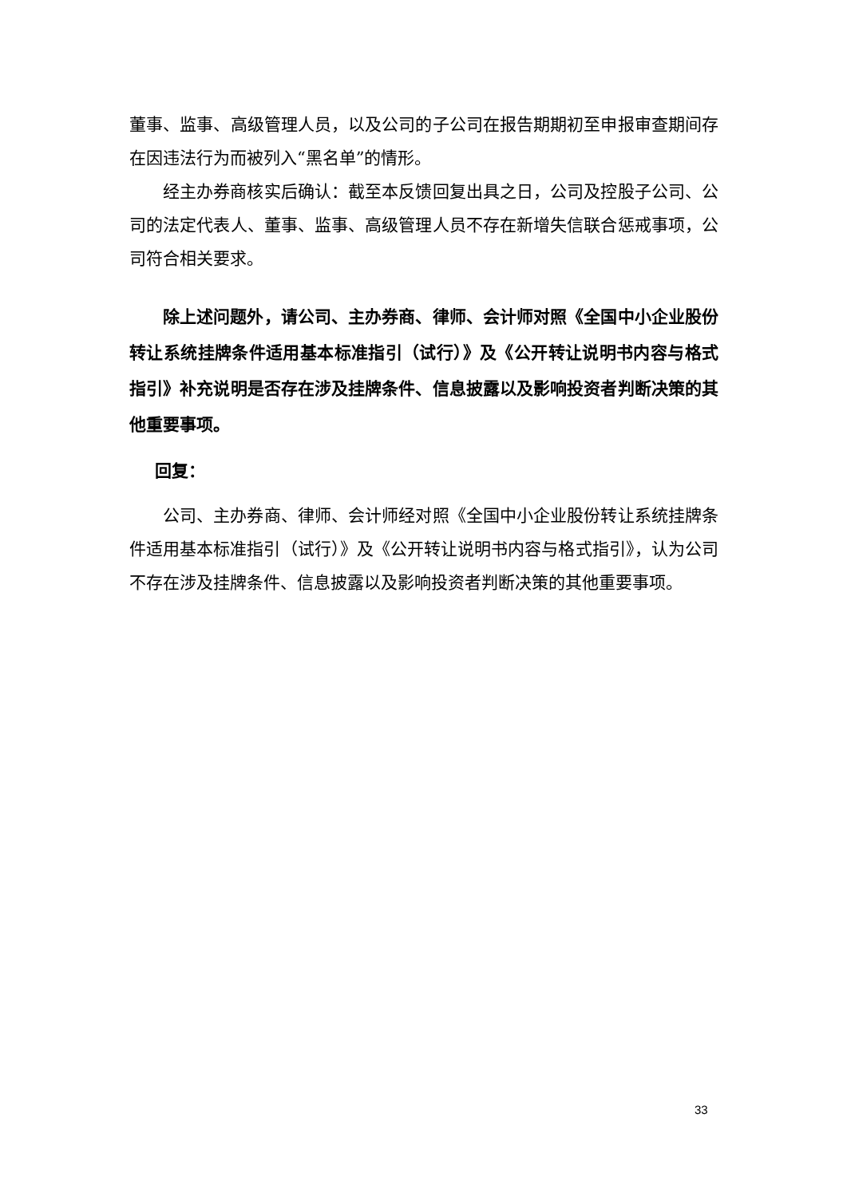董事、监事、高级管理人员，以及公司的子公司在报告期期初至申报审查期间存在因违法行为而被列入“黑名单”的情形。
经主办券商核实后确认：截至本反馈回复出具之日，公司及控股子公司、公司的法定代表人、董事、监事、高级管理人员不存在新增失信联合惩戒事项，公司符合相关要求。
除上述问题外，请公司、主办券商、律师、会计师对照《全国中小企业股份转让系统挂牌条件适用基本标准指引（试行）》及《公开转让说明书内容与格式指引》补充说明是否存在涉及挂牌条件、信息披露以及影响投资者判断决策的其他重要事项。
回复：
公司、主办券商、律师、会计师经对照《全国中小企业股份转让系统挂牌条件适用基本标准指引（试行）》及《公开转让说明书内容与格式指引》，认为公司不存在涉及挂牌条件、信息披露以及影响投资者判断决策的其他重要事项。
33